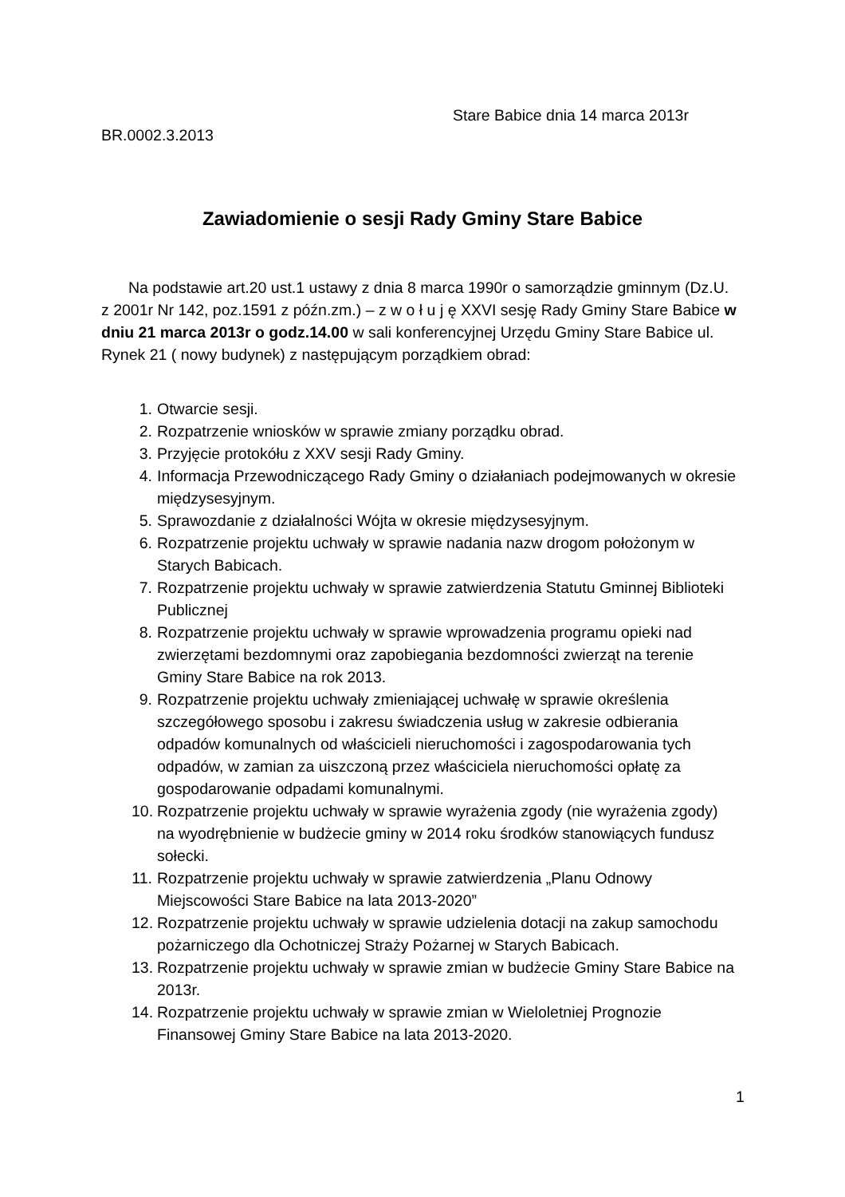Stare Babice dnia 14 marca 2013r
BR.0002.3.2013
Zawiadomienie o sesji Rady Gminy Stare Babice
Na podstawie art.20 ust.1 ustawy z dnia 8 marca 1990r o samorządzie gminnym (Dz.U. z 2001r Nr 142, poz.1591 z późn.zm.) – z w o ł u j ę XXVI sesję Rady Gminy Stare Babice w dniu 21 marca 2013r o godz.14.00 w sali konferencyjnej Urzędu Gminy Stare Babice ul. Rynek 21 ( nowy budynek) z następującym porządkiem obrad:
1. Otwarcie sesji.
2. Rozpatrzenie wniosków w sprawie zmiany porządku obrad.
3. Przyjęcie protokółu z XXV sesji Rady Gminy.
4. Informacja Przewodniczącego Rady Gminy o działaniach podejmowanych w okresie międzysesyjnym.
5. Sprawozdanie z działalności Wójta w okresie międzysesyjnym.
6. Rozpatrzenie projektu uchwały w sprawie nadania nazw drogom położonym w Starych Babicach.
7. Rozpatrzenie projektu uchwały w sprawie zatwierdzenia Statutu Gminnej Biblioteki Publicznej
8. Rozpatrzenie projektu uchwały w sprawie wprowadzenia programu opieki nad zwierzętami bezdomnymi oraz zapobiegania bezdomności zwierząt na terenie Gminy Stare Babice na rok 2013.
9. Rozpatrzenie projektu uchwały zmieniającej uchwałę w sprawie określenia szczegółowego sposobu i zakresu świadczenia usług w zakresie odbierania odpadów komunalnych od właścicieli nieruchomości i zagospodarowania tych odpadów, w zamian za uiszczoną przez właściciela nieruchomości opłatę za gospodarowanie odpadami komunalnymi.
10. Rozpatrzenie projektu uchwały w sprawie wyrażenia zgody (nie wyrażenia zgody) na wyodrębnienie w budżecie gminy w 2014 roku środków stanowiących fundusz sołecki.
11. Rozpatrzenie projektu uchwały w sprawie zatwierdzenia „Planu Odnowy Miejscowości Stare Babice na lata 2013-2020”
12. Rozpatrzenie projektu uchwały w sprawie udzielenia dotacji na zakup samochodu pożarniczego dla Ochotniczej Straży Pożarnej w Starych Babicach.
13. Rozpatrzenie projektu uchwały w sprawie zmian w budżecie Gminy Stare Babice na 2013r.
14. Rozpatrzenie projektu uchwały w sprawie zmian w Wieloletniej Prognozie Finansowej Gminy Stare Babice na lata 2013-2020.
1